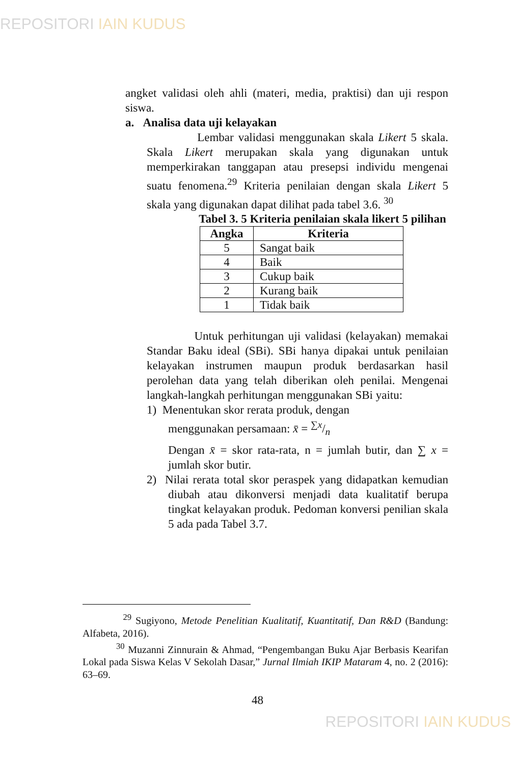REPOSITORI IAIN KUDUS
angket validasi oleh ahli (materi, media, praktisi) dan uji respon siswa.
a. Analisa data uji kelayakan
Lembar validasi menggunakan skala Likert 5 skala. Skala Likert merupakan skala yang digunakan untuk memperkirakan tanggapan atau presepsi individu mengenai suatu fenomena.<sup>29</sup> Kriteria penilaian dengan skala Likert 5 skala yang digunakan dapat dilihat pada tabel 3.6. <sup>30</sup>
Tabel 3. 5 Kriteria penilaian skala likert 5 pilihan
| Angka | Kriteria |
| --- | --- |
| 5 | Sangat baik |
| 4 | Baik |
| 3 | Cukup baik |
| 2 | Kurang baik |
| 1 | Tidak baik |
Untuk perhitungan uji validasi (kelayakan) memakai Standar Baku ideal (SBi). SBi hanya dipakai untuk penilaian kelayakan instrumen maupun produk berdasarkan hasil perolehan data yang telah diberikan oleh penilai. Mengenai langkah-langkah perhitungan menggunakan SBi yaitu:
1) Menentukan skor rerata produk, dengan
menggunakan persamaan: x̄ = ∑x/n
Dengan x̄ = skor rata-rata, n = jumlah butir, dan ∑ x = jumlah skor butir.
2) Nilai rerata total skor peraspek yang didapatkan kemudian diubah atau dikonversi menjadi data kualitatif berupa tingkat kelayakan produk. Pedoman konversi penilian skala 5 ada pada Tabel 3.7.
<sup>29</sup> Sugiyono, Metode Penelitian Kualitatif, Kuantitatif, Dan R&D (Bandung: Alfabeta, 2016).
<sup>30</sup> Muzanni Zinnurain & Ahmad, “Pengembangan Buku Ajar Berbasis Kearifan Lokal pada Siswa Kelas V Sekolah Dasar,” Jurnal Ilmiah IKIP Mataram 4, no. 2 (2016): 63–69.
48
REPOSITORI IAIN KUDUS